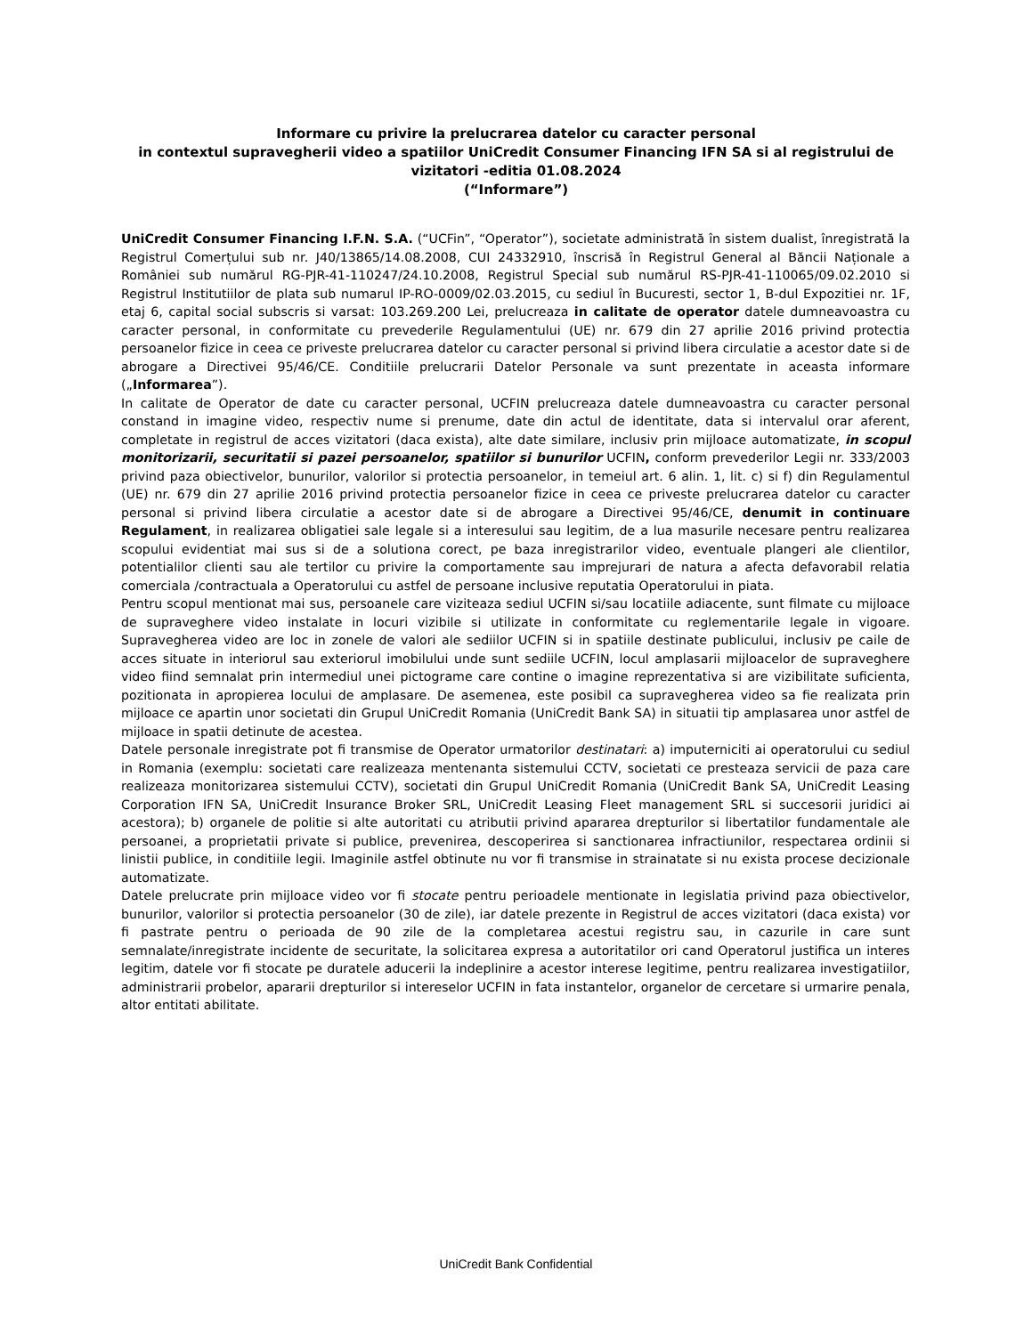Informare cu privire la prelucrarea datelor cu caracter personal
in contextul supravegherii video a spatiilor UniCredit Consumer Financing IFN SA si al registrului de
vizitatori -editia 01.08.2024
(“Informare”)
UniCredit Consumer Financing I.F.N. S.A. (“UCFin”, “Operator”), societate administrată în sistem dualist, înregistrată la Registrul Comerțului sub nr. J40/13865/14.08.2008, CUI 24332910, înscrisă în Registrul General al Băncii Naționale a României sub numărul RG-PJR-41-110247/24.10.2008, Registrul Special sub numărul RS-PJR-41-110065/09.02.2010 si Registrul Institutiilor de plata sub numarul IP-RO-0009/02.03.2015, cu sediul în Bucuresti, sector 1, B-dul Expozitiei nr. 1F, etaj 6, capital social subscris si varsat: 103.269.200 Lei, prelucreaza in calitate de operator datele dumneavoastra cu caracter personal, in conformitate cu prevederile Regulamentului (UE) nr. 679 din 27 aprilie 2016 privind protectia persoanelor fizice in ceea ce priveste prelucrarea datelor cu caracter personal si privind libera circulatie a acestor date si de abrogare a Directivei 95/46/CE. Conditiile prelucrarii Datelor Personale va sunt prezentate in aceasta informare („Informarea”).
In calitate de Operator de date cu caracter personal, UCFIN prelucreaza datele dumneavoastra cu caracter personal constand in imagine video, respectiv nume si prenume, date din actul de identitate, data si intervalul orar aferent, completate in registrul de acces vizitatori (daca exista), alte date similare, inclusiv prin mijloace automatizate, in scopul monitorizarii, securitatii si pazei persoanelor, spatiilor si bunurilor UCFIN, conform prevederilor Legii nr. 333/2003 privind paza obiectivelor, bunurilor, valorilor si protectia persoanelor, in temeiul art. 6 alin. 1, lit. c) si f) din Regulamentul (UE) nr. 679 din 27 aprilie 2016 privind protectia persoanelor fizice in ceea ce priveste prelucrarea datelor cu caracter personal si privind libera circulatie a acestor date si de abrogare a Directivei 95/46/CE, denumit in continuare Regulament, in realizarea obligatiei sale legale si a interesului sau legitim, de a lua masurile necesare pentru realizarea scopului evidentiat mai sus si de a solutiona corect, pe baza inregistrarilor video, eventuale plangeri ale clientilor, potentialilor clienti sau ale tertilor cu privire la comportamente sau imprejurari de natura a afecta defavorabil relatia comerciala /contractuala a Operatorului cu astfel de persoane inclusive reputatia Operatorului in piata.
Pentru scopul mentionat mai sus, persoanele care viziteaza sediul UCFIN si/sau locatiile adiacente, sunt filmate cu mijloace de supraveghere video instalate in locuri vizibile si utilizate in conformitate cu reglementarile legale in vigoare. Supravegherea video are loc in zonele de valori ale sediilor UCFIN si in spatiile destinate publicului, inclusiv pe caile de acces situate in interiorul sau exteriorul imobilului unde sunt sediile UCFIN, locul amplasarii mijloacelor de supraveghere video fiind semnalat prin intermediul unei pictograme care contine o imagine reprezentativa si are vizibilitate suficienta, pozitionata in apropierea locului de amplasare. De asemenea, este posibil ca supravegherea video sa fie realizata prin mijloace ce apartin unor societati din Grupul UniCredit Romania (UniCredit Bank SA) in situatii tip amplasarea unor astfel de mijloace in spatii detinute de acestea.
Datele personale inregistrate pot fi transmise de Operator urmatorilor destinatari: a) imputerniciti ai operatorului cu sediul in Romania (exemplu: societati care realizeaza mentenanta sistemului CCTV, societati ce presteaza servicii de paza care realizeaza monitorizarea sistemului CCTV), societati din Grupul UniCredit Romania (UniCredit Bank SA, UniCredit Leasing Corporation IFN SA, UniCredit Insurance Broker SRL, UniCredit Leasing Fleet management SRL si succesorii juridici ai acestora); b) organele de politie si alte autoritati cu atributii privind apararea drepturilor si libertatilor fundamentale ale persoanei, a proprietatii private si publice, prevenirea, descoperirea si sanctionarea infractiunilor, respectarea ordinii si linistii publice, in conditiile legii. Imaginile astfel obtinute nu vor fi transmise in strainatate si nu exista procese decizionale automatizate.
Datele prelucrate prin mijloace video vor fi stocate pentru perioadele mentionate in legislatia privind paza obiectivelor, bunurilor, valorilor si protectia persoanelor (30 de zile), iar datele prezente in Registrul de acces vizitatori (daca exista) vor fi pastrate pentru o perioada de 90 zile de la completarea acestui registru sau, in cazurile in care sunt semnalate/inregistrate incidente de securitate, la solicitarea expresa a autoritatilor ori cand Operatorul justifica un interes legitim, datele vor fi stocate pe duratele aducerii la indeplinire a acestor interese legitime, pentru realizarea investigatiilor, administrarii probelor, apararii drepturilor si intereselor UCFIN in fata instantelor, organelor de cercetare si urmarire penala, altor entitati abilitate.
UniCredit Bank Confidential